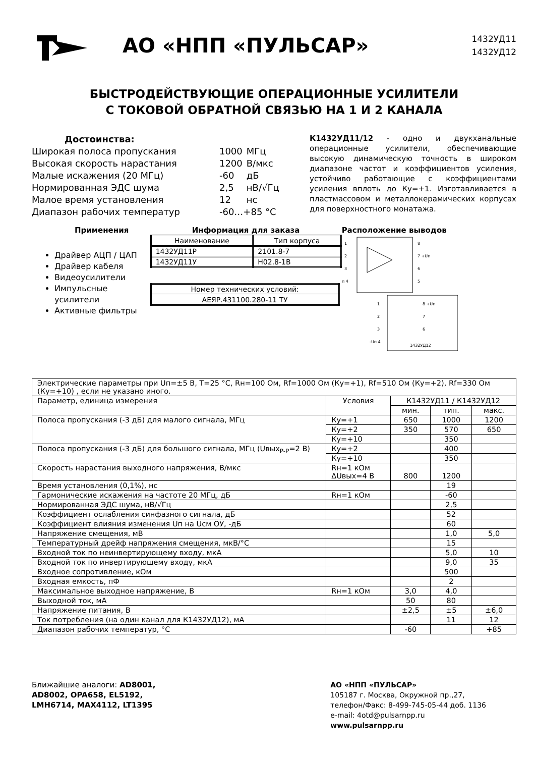АО «НПП «ПУЛЬСАР»
1432УД11
1432УД12
БЫСТРОДЕЙСТВУЮЩИЕ ОПЕРАЦИОННЫЕ УСИЛИТЕЛИ
С ТОКОВОЙ ОБРАТНОЙ СВЯЗЬЮ НА 1 И 2 КАНАЛА
Достоинства:
| Широкая полоса пропускания | 1000 | МГц |
| Высокая скорость нарастания | 1200 | В/мкс |
| Малые искажения (20 МГц) | -60 | дБ |
| Нормированная ЭДС шума | 2,5 | нВ/√Гц |
| Малое время установления | 12 | нс |
| Диапазон рабочих температур | -60…+85 °С | |
К1432УД11/12 - одно и двукханальные операционные усилители, обеспечивающие высокую динамическую точность в широком диапазоне частот и коэффициентов усиления, устойчиво работающие с коэффициентами усиления вплоть до Ку=+1. Изготавливается в пластмассовом и металлокерамических корпусах для поверхностного монатажа.
Применения
Драйвер АЦП / ЦАП
Драйвер кабеля
Видеоусилители
Импульсные усилители
Активные фильтры
Информация для заказа
| Наименование | Тип корпуса |
| 1432УД11Р | 2101.8-7 |
| 1432УД11У | Н02.8-1В |
| Номер технических условий: |
| АЕЯР.431100.280-11 ТУ |
Расположение выводов
1
2
3
п 4
8
7 +Uп
6
5
1
2
3
-Uп 4
8 +Uп
7
6
1432УД12
| Электрические параметры при Uп=±5 В, Т=25 °С, Rн=100 Ом, Rf=1000 Ом (Ку=+1), Rf=510 Ом (Ку=+2), Rf=330 Ом (Ку=+10) , если не указано иного. | | | | |
| Параметр, единица измерения | Условия | К1432УД11 / К1432УД12 | | |
| | | мин. | тип. | макс. |
| Полоса пропускания (-3 дБ) для малого сигнала, МГц | Ку=+1 | 650 | 1000 | 1200 |
| | Ку=+2 | 350 | 570 | 650 |
| | Ку=+10 | | 350 | |
| Полоса пропускания (-3 дБ) для большого сигнала, МГц (Uвых<sub>P-P</sub>=2 В) | Ку=+2 | | 400 | |
| | Ку=+10 | | 350 | |
| Скорость нарастания выходного напряжения, В/мкс | Rн=1 кОм ΔUвых=4 В | 800 | 1200 | |
| Время установления (0,1%), нс | | | 19 | |
| Гармонические искажения на частоте 20 МГц, дБ | Rн=1 кОм | | -60 | |
| Нормированная ЭДС шума, нВ/√Гц | | | 2,5 | |
| Коэффициент ослабления синфазного сигнала, дБ | | | 52 | |
| Коэффициент влияния изменения Uп на Uсм ОУ, -дБ | | | 60 | |
| Напряжение смещения, мВ | | | 1,0 | 5,0 |
| Температурный дрейф напряжения смещения, мкВ/°С | | | 15 | |
| Входной ток по неинвертирующему входу, мкА | | | 5,0 | 10 |
| Входной ток по инвертирующему входу, мкА | | | 9,0 | 35 |
| Входное сопротивление, кОм | | | 500 | |
| Входная емкость, пФ | | | 2 | |
| Максимальное выходное напряжение, В | Rн=1 кОм | 3,0 | 4,0 | |
| Выходной ток, мА | | 50 | 80 | |
| Напряжение питания, В | | ±2,5 | ±5 | ±6,0 |
| Ток потребления (на один канал для К1432УД12), мА | | | 11 | 12 |
| Диапазон рабочих температур, °С | | -60 | | +85 |
Ближайшие аналоги: AD8001,
AD8002, OPA658, EL5192,
LMH6714, MAX4112, LT1395
АО «НПП «ПУЛЬСАР»
105187 г. Москва, Окружной пр.,27,
телефон/Факс: 8-499-745-05-44 доб. 1136
e-mail: 4otd@pulsarnpp.ru
www.pulsarnpp.ru